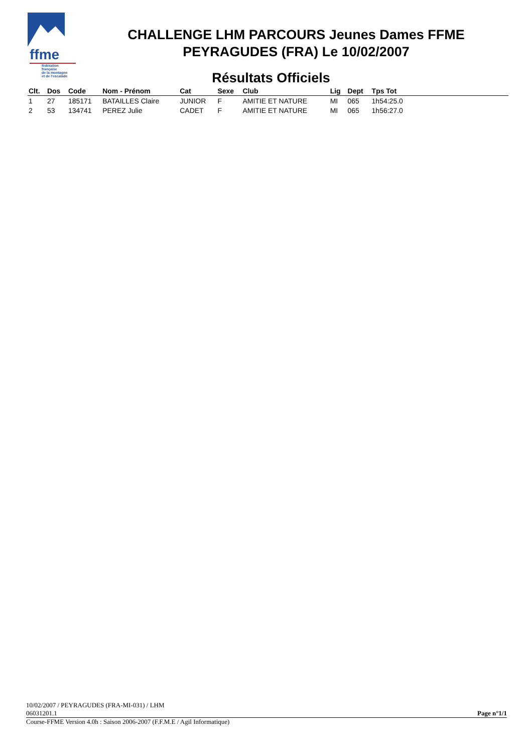ffme
fédération
française
de la montagne
et de l'escalade
CHALLENGE LHM PARCOURS Jeunes Dames FFME
PEYRAGUDES (FRA) Le 10/02/2007
Résultats Officiels
| Clt. | Dos | Code | Nom - Prénom | Cat | Sexe | Club | Lig | Dept | Tps Tot | |
| --- | --- | --- | --- | --- | --- | --- | --- | --- | --- | --- |
| 1 | 27 | 185171 | BATAILLES Claire | JUNIOR | F | AMITIE ET NATURE | MI | 065 | 1h54:25.0 | |
| 2 | 53 | 134741 | PEREZ Julie | CADET | F | AMITIE ET NATURE | MI | 065 | 1h56:27.0 | |
10/02/2007 / PEYRAGUDES (FRA-MI-031) / LHM
06031201.1 Page n°1/1
Course-FFME Version 4.0h : Saison 2006-2007 (F.F.M.E / Agil Informatique)